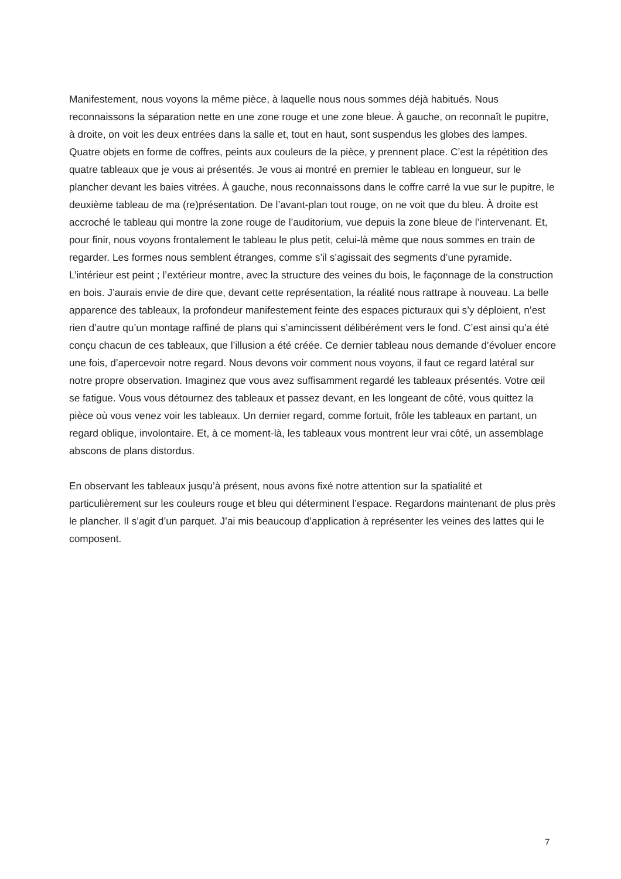Manifestement, nous voyons la même pièce, à laquelle nous nous sommes déjà habitués. Nous reconnaissons la séparation nette en une zone rouge et une zone bleue. À gauche, on reconnaît le pupitre, à droite, on voit les deux entrées dans la salle et, tout en haut, sont suspendus les globes des lampes. Quatre objets en forme de coffres, peints aux couleurs de la pièce, y prennent place. C’est la répétition des quatre tableaux que je vous ai présentés. Je vous ai montré en premier le tableau en longueur, sur le plancher devant les baies vitrées. À gauche, nous reconnaissons dans le coffre carré la vue sur le pupitre, le deuxième tableau de ma (re)présentation. De l’avant-plan tout rouge, on ne voit que du bleu. À droite est accroché le tableau qui montre la zone rouge de l’auditorium, vue depuis la zone bleue de l’intervenant. Et, pour finir, nous voyons frontalement le tableau le plus petit, celui-là même que nous sommes en train de regarder. Les formes nous semblent étranges, comme s’il s’agissait des segments d’une pyramide. L’intérieur est peint ; l’extérieur montre, avec la structure des veines du bois, le façonnage de la construction en bois. J’aurais envie de dire que, devant cette représentation, la réalité nous rattrape à nouveau. La belle apparence des tableaux, la profondeur manifestement feinte des espaces picturaux qui s’y déploient, n’est rien d’autre qu’un montage raffiné de plans qui s’amincissent délibérément vers le fond. C’est ainsi qu’a été conçu chacun de ces tableaux, que l’illusion a été créée. Ce dernier tableau nous demande d’évoluer encore une fois, d’apercevoir notre regard. Nous devons voir comment nous voyons, il faut ce regard latéral sur notre propre observation. Imaginez que vous avez suffisamment regardé les tableaux présentés. Votre œil se fatigue. Vous vous détournez des tableaux et passez devant, en les longeant de côté, vous quittez la pièce où vous venez voir les tableaux. Un dernier regard, comme fortuit, frôle les tableaux en partant, un regard oblique, involontaire. Et, à ce moment-là, les tableaux vous montrent leur vrai côté, un assemblage abscons de plans distordus.
En observant les tableaux jusqu’à présent, nous avons fixé notre attention sur la spatialité et particulièrement sur les couleurs rouge et bleu qui déterminent l’espace. Regardons maintenant de plus près le plancher. Il s’agit d’un parquet. J’ai mis beaucoup d’application à représenter les veines des lattes qui le composent.
7